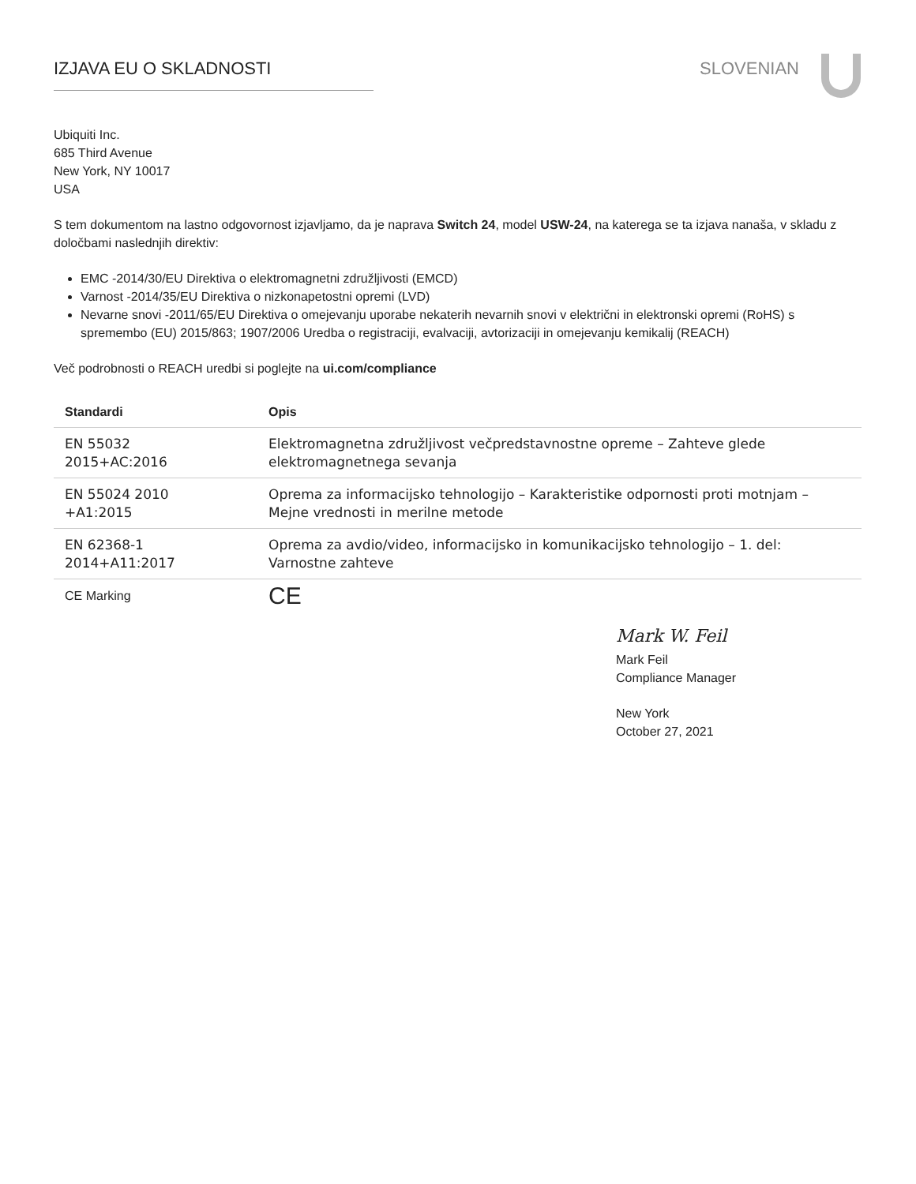IZJAVA EU O SKLADNOSTI SLOVENIAN
Ubiquiti Inc.
685 Third Avenue
New York, NY 10017
USA
S tem dokumentom na lastno odgovornost izjavljamo, da je naprava Switch 24, model USW-24, na katerega se ta izjava nanaša, v skladu z določbami naslednjih direktiv:
EMC -2014/30/EU Direktiva o elektromagnetni združljivosti (EMCD)
Varnost -2014/35/EU Direktiva o nizkonapetostni opremi (LVD)
Nevarne snovi -2011/65/EU Direktiva o omejevanju uporabe nekaterih nevarnih snovi v električni in elektronski opremi (RoHS) s spremembo (EU) 2015/863; 1907/2006 Uredba o registraciji, evalvaciji, avtorizaciji in omejevanju kemikalij (REACH)
Več podrobnosti o REACH uredbi si poglejte na ui.com/compliance
| Standardi | Opis |
| --- | --- |
| EN 55032 2015+AC:2016 | Elektromagnetna združljivost večpredstavnostne opreme – Zahteve glede elektromagnetnega sevanja |
| EN 55024 2010 +A1:2015 | Oprema za informacijsko tehnologijo – Karakteristike odpornosti proti motnjam – Mejne vrednosti in merilne metode |
| EN 62368-1 2014+A11:2017 | Oprema za avdio/video, informacijsko in komunikacijsko tehnologijo – 1. del: Varnostne zahteve |
| CE Marking | CE |
Mark W. Feil
Mark Feil
Compliance Manager
New York
October 27, 2021